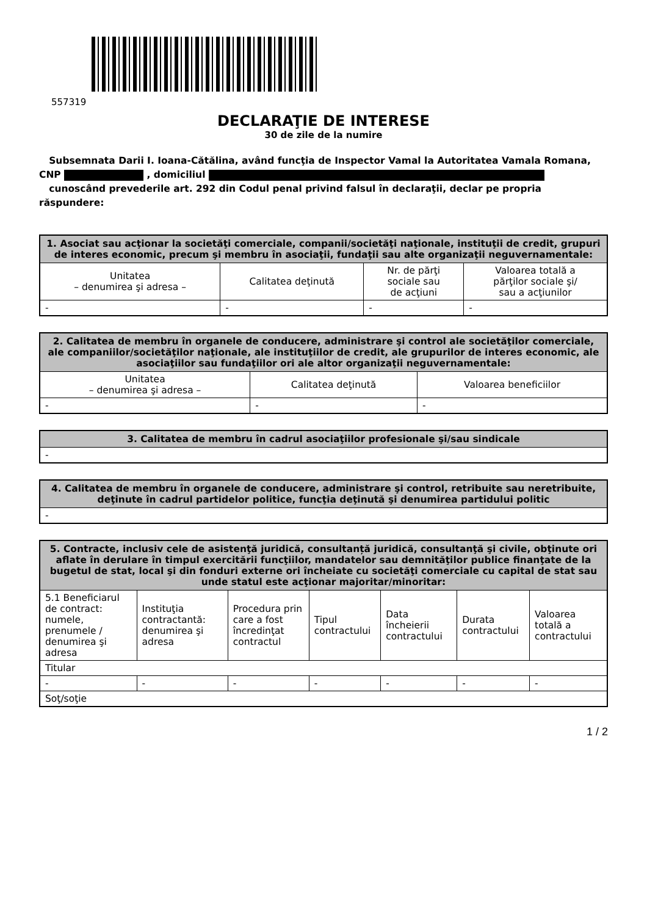557319
DECLARAŢIE DE INTERESE
30 de zile de la numire
Subsemnata Darii I. Ioana-Cătălina, având funcţia de Inspector Vamal la Autoritatea Vamala Romana, CNP , domiciliul
cunoscând prevederile art. 292 din Codul penal privind falsul în declaraţii, declar pe propria răspundere:
| 1. Asociat sau acţionar la societăţi comerciale, companii/societăţi naţionale, instituţii de credit, grupuri de interes economic, precum şi membru în asociaţii, fundaţii sau alte organizaţii neguvernamentale: | | | |
| --- | --- | --- | --- |
| Unitatea – denumirea şi adresa – | Calitatea deţinută | Nr. de părţi sociale sau de acţiuni | Valoarea totală a părţilor sociale şi/ sau a acţiunilor |
| - | - | - | - |
| 2. Calitatea de membru în organele de conducere, administrare şi control ale societăţilor comerciale, ale companiilor/societăţilor naţionale, ale instituţiilor de credit, ale grupurilor de interes economic, ale asociaţiilor sau fundaţiilor ori ale altor organizaţii neguvernamentale: | | |
| --- | --- | --- |
| Unitatea – denumirea şi adresa – | Calitatea deţinută | Valoarea beneficiilor |
| - | - | - |
| 3. Calitatea de membru în cadrul asociaţiilor profesionale şi/sau sindicale |
| --- |
| - |
| 4. Calitatea de membru în organele de conducere, administrare şi control, retribuite sau neretribuite, deţinute în cadrul partidelor politice, funcţia deţinută şi denumirea partidului politic |
| --- |
| - |
| 5. Contracte, inclusiv cele de asistenţă juridică, consultanță juridică, consultanţă şi civile, obţinute ori aflate în derulare în timpul exercitării funcţiilor, mandatelor sau demnităţilor publice finanţate de la bugetul de stat, local şi din fonduri externe ori încheiate cu societăţi comerciale cu capital de stat sau unde statul este acţionar majoritar/minoritar: | | | | | | |
| --- | --- | --- | --- | --- | --- | --- |
| 5.1 Beneficiarul de contract: numele, prenumele / denumirea şi adresa | Instituţia contractantă: denumirea şi adresa | Procedura prin care a fost încredinţat contractul | Tipul contractului | Data încheierii contractului | Durata contractului | Valoarea totală a contractului |
| Titular | | | | | | |
| - | - | - | - | - | - | - |
| Soţ/soţie | | | | | | |
1 / 2